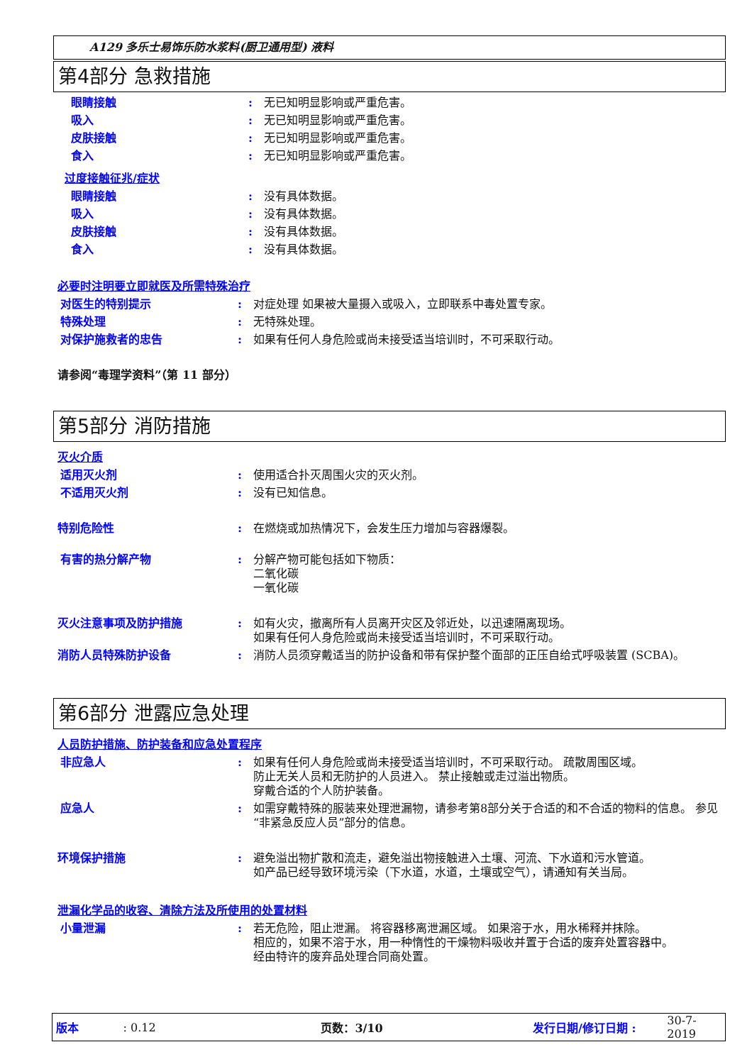A129 多乐士易饰乐防水浆料(厨卫通用型) 液料
第4部分 急救措施
眼睛接触 : 无已知明显影响或严重危害。
吸入 : 无已知明显影响或严重危害。
皮肤接触 : 无已知明显影响或严重危害。
食入 : 无已知明显影响或严重危害。
过度接触征兆/症状
眼睛接触 : 没有具体数据。
吸入 : 没有具体数据。
皮肤接触 : 没有具体数据。
食入 : 没有具体数据。
必要时注明要立即就医及所需特殊治疗
对医生的特别提示 : 对症处理 如果被大量摄入或吸入，立即联系中毒处置专家。
特殊处理 : 无特殊处理。
对保护施救者的忠告 : 如果有任何人身危险或尚未接受适当培训时，不可采取行动。
请参阅“毒理学资料”（第 11 部分）
第5部分 消防措施
灭火介质
适用灭火剂 : 使用适合扑灭周围火灾的灭火剂。
不适用灭火剂 : 没有已知信息。
特别危险性 : 在燃烧或加热情况下，会发生压力增加与容器爆裂。
有害的热分解产物 : 分解产物可能包括如下物质：
二氧化碳
一氧化碳
灭火注意事项及防护措施 : 如有火灾，撤离所有人员离开灾区及邻近处，以迅速隔离现场。
如果有任何人身危险或尚未接受适当培训时，不可采取行动。
消防人员特殊防护设备 : 消防人员须穿戴适当的防护设备和带有保护整个面部的正压自给式呼吸装置 (SCBA)。
第6部分 泄露应急处理
人员防护措施、防护装备和应急处置程序
非应急人 : 如果有任何人身危险或尚未接受适当培训时，不可采取行动。 疏散周围区域。
防止无关人员和无防护的人员进入。 禁止接触或走过溢出物质。
穿戴合适的个人防护装备。
应急人 : 如需穿戴特殊的服装来处理泄漏物，请参考第8部分关于合适的和不合适的物料的信息。 参见“非紧急反应人员”部分的信息。
环境保护措施 : 避免溢出物扩散和流走，避免溢出物接触进入土壤、河流、下水道和污水管道。
如产品已经导致环境污染（下水道，水道，土壤或空气），请通知有关当局。
泄漏化学品的收容、清除方法及所使用的处置材料
小量泄漏 : 若无危险，阻止泄漏。 将容器移离泄漏区域。 如果溶于水，用水稀释并抹除。
相应的，如果不溶于水，用一种惰性的干燥物料吸收并置于合适的废弃处置容器中。
经由特许的废弃品处理合同商处置。
版本: 0.12 页数：3/10 发行日期/修订日期 : 30-7-2019